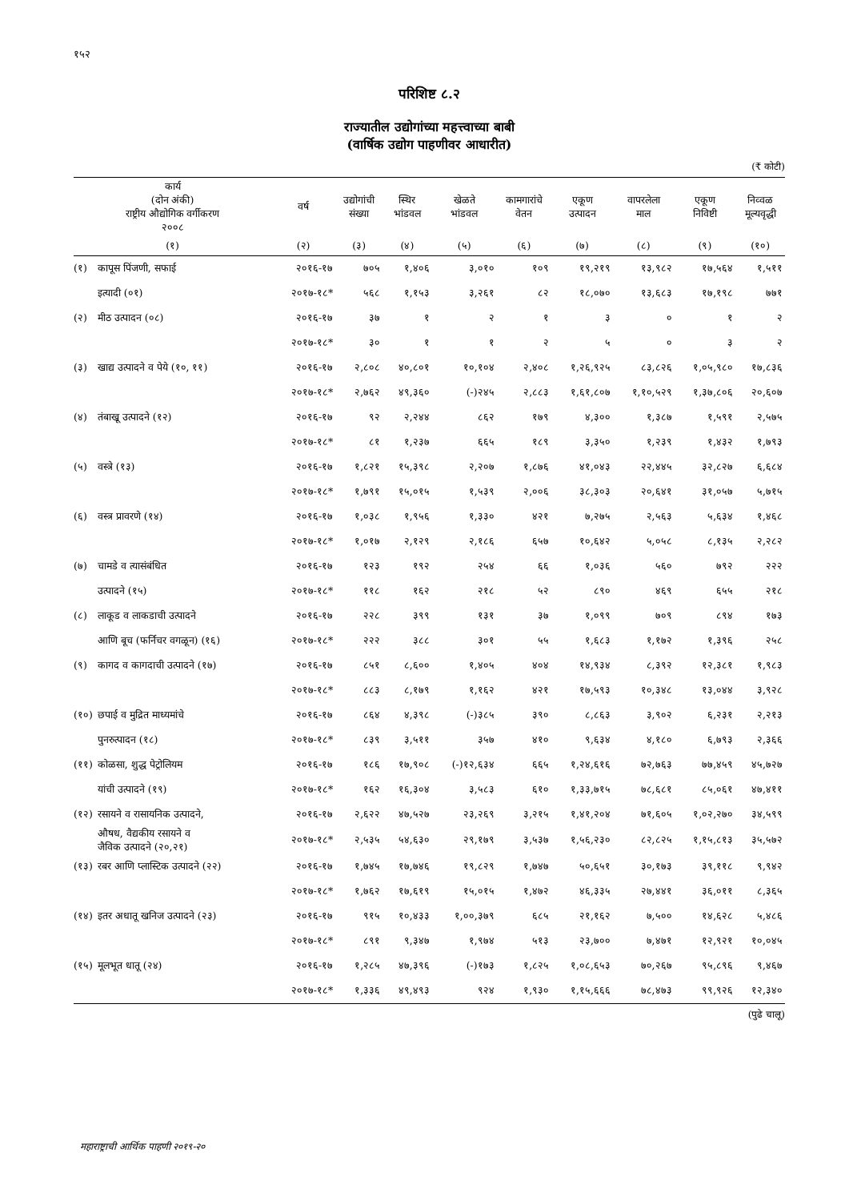१५२
परिशिष्ट ८.२
राज्यातील उद्योगांच्या महत्त्वाच्या बाबी
(वार्षिक उद्योग पाहणीवर आधारीत)
(₹ कोटी)
| कार्य (दोन अंकी) राष्ट्रीय औद्योगिक वर्गीकरण २००८ | | वर्ष | उद्योगांची संख्या | स्थिर भांडवल | खेळते भांडवल | कामगारांचे वेतन | एकूण उत्पादन | वापरलेला माल | एकूण निविष्टी | निव्वळ मूल्यवृद्धी |
| --- | --- | --- | --- | --- | --- | --- | --- | --- | --- | --- |
| (१) | | (२) | (३) | (४) | (५) | (६) | (७) | (८) | (९) | (१०) |
| (१) | कापूस पिंजणी, सफाई | २०१६-१७ | ७०५ | १,४०६ | ३,०१० | १०९ | १९,२१९ | १३,९८२ | १७,५६४ | १,५११ |
| | इत्यादी (०१) | २०१७-१८* | ५६८ | १,१५३ | ३,२६१ | ८२ | १८,०७० | १३,६८३ | १७,१९८ | ७७१ |
| (२) | मीठ उत्पादन (०८) | २०१६-१७ | ३७ | १ | २ | १ | ३ | ० | १ | २ |
| | | २०१७-१८* | ३० | १ | १ | २ | ५ | ० | ३ | २ |
| (३) | खाद्य उत्पादने व पेये (१०, ११) | २०१६-१७ | २,८०८ | ४०,८०१ | १०,१०४ | २,४०८ | १,२६,९२५ | ८३,८२६ | १,०५,९८० | १७,८३६ |
| | | २०१७-१८* | २,७६२ | ४९,३६० | (-)२४५ | २,८८३ | १,६१,८०७ | १,१०,५२९ | १,३७,८०६ | २०,६०७ |
| (४) | तंबाखू उत्पादने (१२) | २०१६-१७ | ९२ | २,२४४ | ८६२ | १७९ | ४,३०० | १,३८७ | १,५९१ | २,५७५ |
| | | २०१७-१८* | ८१ | १,२३७ | ६६५ | १८९ | ३,३५० | १,२३९ | १,४३२ | १,७९३ |
| (५) | वस्त्रे (१३) | २०१६-१७ | १,८२१ | १५,३९८ | २,२०७ | १,८७६ | ४१,०४३ | २२,४४५ | ३२,८२७ | ६,६८४ |
| | | २०१७-१८* | १,७९१ | १५,०१५ | १,५३९ | २,००६ | ३८,३०३ | २०,६४१ | ३१,०५७ | ५,७१५ |
| (६) | वस्त्र प्रावरणे (१४) | २०१६-१७ | १,०३८ | १,९५६ | १,३३० | ४२१ | ७,२७५ | २,५६३ | ५,६३४ | १,४६८ |
| | | २०१७-१८* | १,०१७ | २,१२९ | २,१८६ | ६५७ | १०,६४२ | ५,०५८ | ८,१३५ | २,२८२ |
| (७) | चामडे व त्यासंबंधित | २०१६-१७ | १२३ | १९२ | २५४ | ६६ | १,०३६ | ५६० | ७९२ | २२२ |
| | उत्पादने (१५) | २०१७-१८* | ११८ | १६२ | २१८ | ५२ | ८९० | ४६९ | ६५५ | २१८ |
| (८) | लाकूड व लाकडाची उत्पादने | २०१६-१७ | २२८ | ३९९ | १३१ | ३७ | १,०९९ | ७०९ | ८९४ | १७३ |
| | आणि बूच (फर्निचर वगळून) (१६) | २०१७-१८* | २२२ | ३८८ | ३०१ | ५५ | १,६८३ | १,१७२ | १,३९६ | २५८ |
| (९) | कागद व कागदाची उत्पादने (१७) | २०१६-१७ | ८५१ | ८,६०० | १,४०५ | ४०४ | १४,९३४ | ८,३९२ | १२,३८१ | १,९८३ |
| | | २०१७-१८* | ८८३ | ८,१७९ | १,१६२ | ४२१ | १७,५९३ | १०,३४८ | १३,०४४ | ३,९२८ |
| (१०) | छपाई व मुद्रित माध्यमांचे | २०१६-१७ | ८६४ | ४,३९८ | (-)३८५ | ३९० | ८,८६३ | ३,९०२ | ६,२३१ | २,२१३ |
| | पुनरुत्पादन (१८) | २०१७-१८* | ८३९ | ३,५११ | ३५७ | ४१० | ९,६३४ | ४,१८० | ६,७९३ | २,३६६ |
| (११) | कोळसा, शुद्ध पेट्रोलियम | २०१६-१७ | १८६ | १७,९०८ | (-)१२,६३४ | ६६५ | १,२४,६१६ | ७२,७६३ | ७७,४५९ | ४५,७२७ |
| | यांची उत्पादने (१९) | २०१७-१८* | १६२ | १६,३०४ | ३,५८३ | ६१० | १,३३,७१५ | ७८,६८१ | ८५,०६१ | ४७,४११ |
| (१२) | रसायने व रासायनिक उत्पादने, | २०१६-१७ | २,६२२ | ४७,५२७ | २३,२६९ | ३,२१५ | १,४१,२०४ | ७१,६०५ | १,०२,२७० | ३४,५९९ |
| | औषध, वैद्यकीय रसायने व जैविक उत्पादने (२०,२१) | २०१७-१८* | २,५३५ | ५४,६३० | २९,१७९ | ३,५३७ | १,५६,२३० | ८२,८२५ | १,१५,८१३ | ३५,५७२ |
| (१३) | रबर आणि प्लास्टिक उत्पादने (२२) | २०१६-१७ | १,७४५ | १७,७४६ | १९,८२९ | १,७४७ | ५०,६५१ | ३०,१७३ | ३९,११८ | ९,९४२ |
| | | २०१७-१८* | १,७६२ | १७,६१९ | १५,०१५ | १,४७२ | ४६,३३५ | २७,४४१ | ३६,०११ | ८,३६५ |
| (१४) | इतर अधातू खनिज उत्पादने (२३) | २०१६-१७ | ९१५ | १०,४३३ | १,००,३७९ | ६८५ | २१,१६२ | ७,५०० | १४,६२८ | ५,४८६ |
| | | २०१७-१८* | ८९१ | ९,३४७ | १,९७४ | ५१३ | २३,७०० | ७,४७१ | १२,९२१ | १०,०४५ |
| (१५) | मूलभूत धातू (२४) | २०१६-१७ | १,२८५ | ४७,३९६ | (-)१७३ | १,८२५ | १,०८,६५३ | ७०,२६७ | ९५,८९६ | ९,४६७ |
| | | २०१७-१८* | १,३३६ | ४९,४९३ | ९२४ | १,९३० | १,१५,६६६ | ७८,४७३ | ९९,९२६ | १२,३४० |
(पुढे चालू)
महाराष्ट्राची आर्थिक पाहणी २०१९-२०